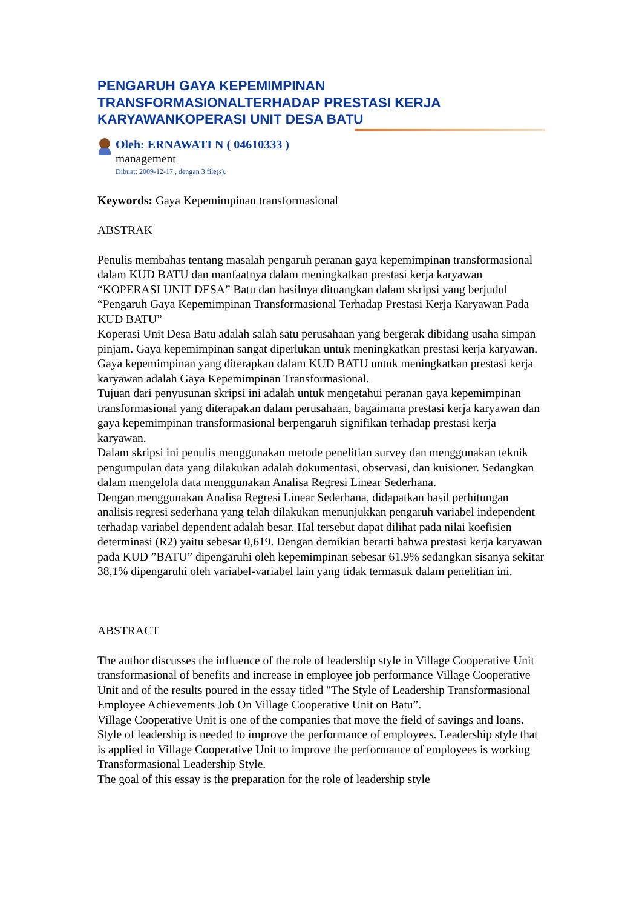PENGARUH GAYA KEPEMIMPINAN
TRANSFORMASIONALTERHADAP PRESTASI KERJA
KARYAWANKOPERASI UNIT DESA BATU
Oleh: ERNAWATI N ( 04610333 )
management
Dibuat: 2009-12-17 , dengan 3 file(s).
Keywords: Gaya Kepemimpinan transformasional
ABSTRAK
Penulis membahas tentang masalah pengaruh peranan gaya kepemimpinan transformasional dalam KUD BATU dan manfaatnya dalam meningkatkan prestasi kerja karyawan “KOPERASI UNIT DESA” Batu dan hasilnya dituangkan dalam skripsi yang berjudul “Pengaruh Gaya Kepemimpinan Transformasional Terhadap Prestasi Kerja Karyawan Pada KUD BATU”
Koperasi Unit Desa Batu adalah salah satu perusahaan yang bergerak dibidang usaha simpan pinjam. Gaya kepemimpinan sangat diperlukan untuk meningkatkan prestasi kerja karyawan. Gaya kepemimpinan yang diterapkan dalam KUD BATU untuk meningkatkan prestasi kerja karyawan adalah Gaya Kepemimpinan Transformasional.
Tujuan dari penyusunan skripsi ini adalah untuk mengetahui peranan gaya kepemimpinan transformasional yang diterapakan dalam perusahaan, bagaimana prestasi kerja karyawan dan gaya kepemimpinan transformasional berpengaruh signifikan terhadap prestasi kerja karyawan.
Dalam skripsi ini penulis menggunakan metode penelitian survey dan menggunakan teknik pengumpulan data yang dilakukan adalah dokumentasi, observasi, dan kuisioner. Sedangkan dalam mengelola data menggunakan Analisa Regresi Linear Sederhana.
Dengan menggunakan Analisa Regresi Linear Sederhana, didapatkan hasil perhitungan analisis regresi sederhana yang telah dilakukan menunjukkan pengaruh variabel independent terhadap variabel dependent adalah besar. Hal tersebut dapat dilihat pada nilai koefisien determinasi (R2) yaitu sebesar 0,619. Dengan demikian berarti bahwa prestasi kerja karyawan pada KUD ”BATU” dipengaruhi oleh kepemimpinan sebesar 61,9% sedangkan sisanya sekitar 38,1% dipengaruhi oleh variabel-variabel lain yang tidak termasuk dalam penelitian ini.
ABSTRACT
The author discusses the influence of the role of leadership style in Village Cooperative Unit transformasional of benefits and increase in employee job performance Village Cooperative Unit and of the results poured in the essay titled "The Style of Leadership Transformasional Employee Achievements Job On Village Cooperative Unit on Batu”.
Village Cooperative Unit is one of the companies that move the field of savings and loans. Style of leadership is needed to improve the performance of employees. Leadership style that is applied in Village Cooperative Unit to improve the performance of employees is working Transformasional Leadership Style.
The goal of this essay is the preparation for the role of leadership style